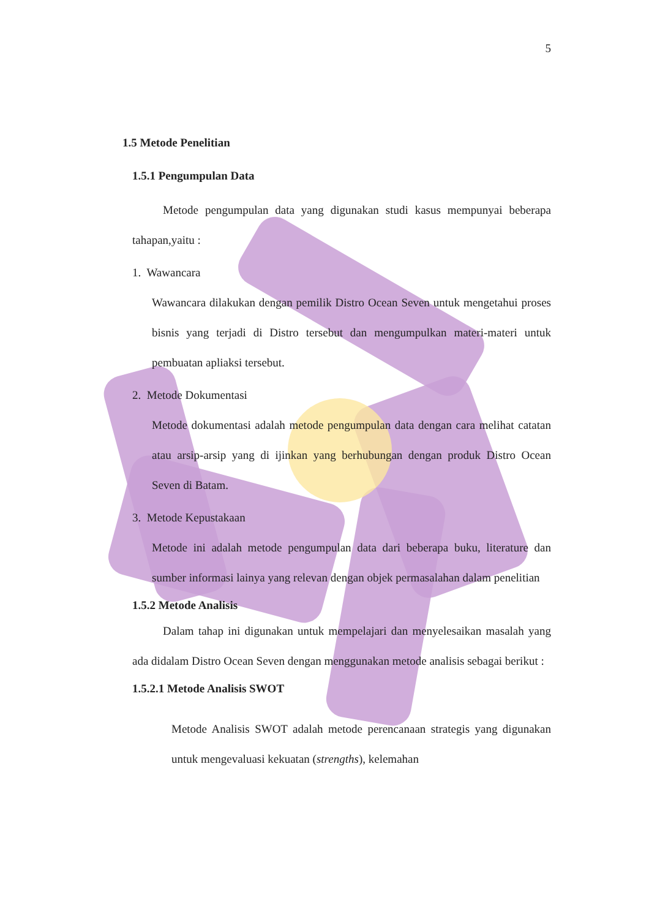5
1.5 Metode Penelitian
1.5.1 Pengumpulan Data
Metode pengumpulan data yang digunakan studi kasus mempunyai beberapa tahapan,yaitu :
1. Wawancara
Wawancara dilakukan dengan pemilik Distro Ocean Seven untuk mengetahui proses bisnis yang terjadi di Distro tersebut dan mengumpulkan materi-materi untuk pembuatan apliaksi tersebut.
2. Metode Dokumentasi
Metode dokumentasi adalah metode pengumpulan data dengan cara melihat catatan atau arsip-arsip yang di ijinkan yang berhubungan dengan produk Distro Ocean Seven di Batam.
3. Metode Kepustakaan
Metode ini adalah metode pengumpulan data dari beberapa buku, literature dan sumber informasi lainya yang relevan dengan objek permasalahan dalam penelitian
1.5.2 Metode Analisis
Dalam tahap ini digunakan untuk mempelajari dan menyelesaikan masalah yang ada didalam Distro Ocean Seven dengan menggunakan metode analisis sebagai berikut :
1.5.2.1 Metode Analisis SWOT
Metode Analisis SWOT adalah metode perencanaan strategis yang digunakan untuk mengevaluasi kekuatan (strengths), kelemahan